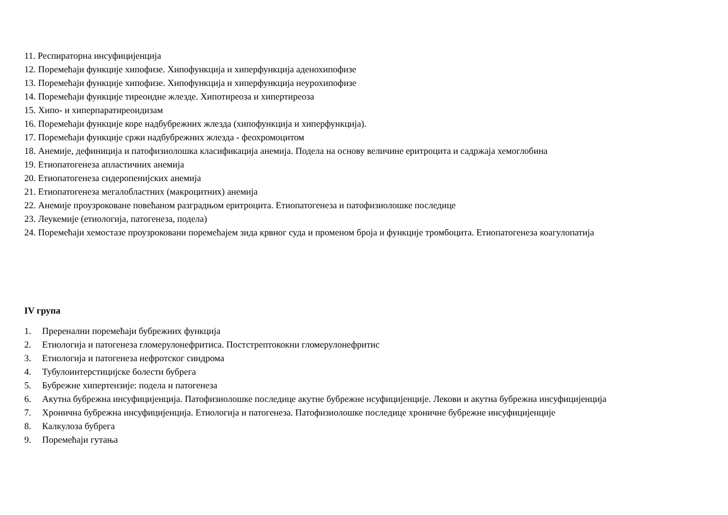11. Респираторна инсуфицијенција
12. Поремећаји функције хипофизе. Хипофункција и хиперфункција аденохипофизе
13. Поремећаји функције хипофизе. Хипофункција и хиперфункција неурохипофизе
14. Поремећаји функције тиреоидне жлезде. Хипотиреоза и хипертиреоза
15. Хипо- и хиперпаратиреоидизам
16. Поремећаји функције коре надбубрежних жлезда (хипофункција и хиперфункција).
17. Поремећаји функције сржи надбубрежних жлезда - феохромоцитом
18. Анемије, дефиниција и патофизиолошка класификација анемија. Подела на основу величине еритроцита и садржаја хемоглобина
19. Етиопатогенеза апластичних анемија
20. Етиопатогенеза сидеропенијских анемија
21. Етиопатогенеза мегалобластних (макроцитних) анемија
22. Анемије проузроковане повећаном разградњом еритроцита. Етиопатогенеза и патофизиолошке последице
23. Леукемије (етиологија, патогенеза, подела)
24. Поремећаји хемостазе проузроковани поремећајем зида крвног суда и променом броја и функције тромбоцита. Етиопатогенеза коагулопатија
IV група
1. Преренални поремећаји бубрежних функција
2. Етиологија и патогенеза гломерулонефритиса. Постстрептококни гломерулонефритис
3. Етиологија и патогенеза нефротског синдрома
4. Тубулоинтерстицијске болести бубрега
5. Бубрежне хипертензије: подела и патогенеза
6. Акутна бубрежна инсуфицијенција. Патофизиолошке последице акутне бубрежне нсуфицијенције. Лекови и акутна бубрежна инсуфицијенција
7. Хронична бубрежна инсуфицијенција. Етиологија и патогенеза. Патофизиолошке последице хроничне бубрежне инсуфицијенције
8. Калкулоза бубрега
9. Поремећаји гутања